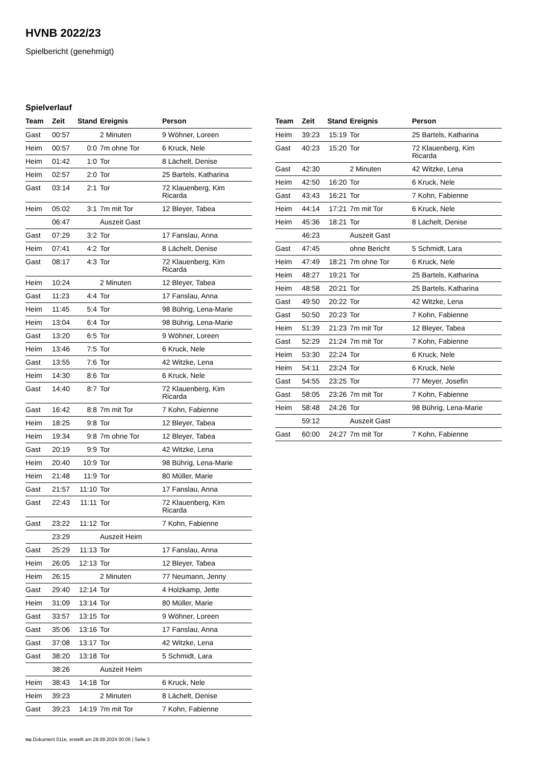HVNB 2022/23
Spielbericht (genehmigt)
Spielverlauf
| Team | Zeit | Stand | Ereignis | Person |
| --- | --- | --- | --- | --- |
| Gast | 00:57 | | 2 Minuten | 9 Wöhner, Loreen |
| Heim | 00:57 | 0:0 | 7m ohne Tor | 6 Kruck, Nele |
| Heim | 01:42 | 1:0 | Tor | 8 Lächelt, Denise |
| Heim | 02:57 | 2:0 | Tor | 25 Bartels, Katharina |
| Gast | 03:14 | 2:1 | Tor | 72 Klauenberg, Kim Ricarda |
| Heim | 05:02 | 3:1 | 7m mit Tor | 12 Bleyer, Tabea |
| | 06:47 | | Auszeit Gast | |
| Gast | 07:29 | 3:2 | Tor | 17 Fanslau, Anna |
| Heim | 07:41 | 4:2 | Tor | 8 Lächelt, Denise |
| Gast | 08:17 | 4:3 | Tor | 72 Klauenberg, Kim Ricarda |
| Heim | 10:24 | | 2 Minuten | 12 Bleyer, Tabea |
| Gast | 11:23 | 4:4 | Tor | 17 Fanslau, Anna |
| Heim | 11:45 | 5:4 | Tor | 98 Bührig, Lena-Marie |
| Heim | 13:04 | 6:4 | Tor | 98 Bührig, Lena-Marie |
| Gast | 13:20 | 6:5 | Tor | 9 Wöhner, Loreen |
| Heim | 13:46 | 7:5 | Tor | 6 Kruck, Nele |
| Gast | 13:55 | 7:6 | Tor | 42 Witzke, Lena |
| Heim | 14:30 | 8:6 | Tor | 6 Kruck, Nele |
| Gast | 14:40 | 8:7 | Tor | 72 Klauenberg, Kim Ricarda |
| Gast | 16:42 | 8:8 | 7m mit Tor | 7 Kohn, Fabienne |
| Heim | 18:25 | 9:8 | Tor | 12 Bleyer, Tabea |
| Heim | 19:34 | 9:8 | 7m ohne Tor | 12 Bleyer, Tabea |
| Gast | 20:19 | 9:9 | Tor | 42 Witzke, Lena |
| Heim | 20:40 | 10:9 | Tor | 98 Bührig, Lena-Marie |
| Heim | 21:48 | 11:9 | Tor | 80 Müller, Marie |
| Gast | 21:57 | 11:10 | Tor | 17 Fanslau, Anna |
| Gast | 22:43 | 11:11 | Tor | 72 Klauenberg, Kim Ricarda |
| Gast | 23:22 | 11:12 | Tor | 7 Kohn, Fabienne |
| | 23:29 | | Auszeit Heim | |
| Gast | 25:29 | 11:13 | Tor | 17 Fanslau, Anna |
| Heim | 26:05 | 12:13 | Tor | 12 Bleyer, Tabea |
| Heim | 26:15 | | 2 Minuten | 77 Neumann, Jenny |
| Gast | 29:40 | 12:14 | Tor | 4 Holzkamp, Jette |
| Heim | 31:09 | 13:14 | Tor | 80 Müller, Marie |
| Gast | 33:57 | 13:15 | Tor | 9 Wöhner, Loreen |
| Gast | 35:06 | 13:16 | Tor | 17 Fanslau, Anna |
| Gast | 37:08 | 13:17 | Tor | 42 Witzke, Lena |
| Gast | 38:20 | 13:18 | Tor | 5 Schmidt, Lara |
| | 38:26 | | Auszeit Heim | |
| Heim | 38:43 | 14:18 | Tor | 6 Kruck, Nele |
| Heim | 39:23 | | 2 Minuten | 8 Lächelt, Denise |
| Gast | 39:23 | 14:19 | 7m mit Tor | 7 Kohn, Fabienne |
| Team | Zeit | Stand | Ereignis | Person |
| --- | --- | --- | --- | --- |
| Heim | 39:23 | 15:19 | Tor | 25 Bartels, Katharina |
| Gast | 40:23 | 15:20 | Tor | 72 Klauenberg, Kim Ricarda |
| Gast | 42:30 | | 2 Minuten | 42 Witzke, Lena |
| Heim | 42:50 | 16:20 | Tor | 6 Kruck, Nele |
| Gast | 43:43 | 16:21 | Tor | 7 Kohn, Fabienne |
| Heim | 44:14 | 17:21 | 7m mit Tor | 6 Kruck, Nele |
| Heim | 45:36 | 18:21 | Tor | 8 Lächelt, Denise |
| | 46:23 | | Auszeit Gast | |
| Gast | 47:45 | | ohne Bericht | 5 Schmidt, Lara |
| Heim | 47:49 | 18:21 | 7m ohne Tor | 6 Kruck, Nele |
| Heim | 48:27 | 19:21 | Tor | 25 Bartels, Katharina |
| Heim | 48:58 | 20:21 | Tor | 25 Bartels, Katharina |
| Gast | 49:50 | 20:22 | Tor | 42 Witzke, Lena |
| Gast | 50:50 | 20:23 | Tor | 7 Kohn, Fabienne |
| Heim | 51:39 | 21:23 | 7m mit Tor | 12 Bleyer, Tabea |
| Gast | 52:29 | 21:24 | 7m mit Tor | 7 Kohn, Fabienne |
| Heim | 53:30 | 22:24 | Tor | 6 Kruck, Nele |
| Heim | 54:11 | 23:24 | Tor | 6 Kruck, Nele |
| Gast | 54:55 | 23:25 | Tor | 77 Meyer, Josefin |
| Gast | 58:05 | 23:26 | 7m mit Tor | 7 Kohn, Fabienne |
| Heim | 58:48 | 24:26 | Tor | 98 Bührig, Lena-Marie |
| | 59:12 | | Auszeit Gast | |
| Gast | 60:00 | 24:27 | 7m mit Tor | 7 Kohn, Fabienne |
nu.Dokument 011e, erstellt am 28.09.2024 00:06 | Seite 3